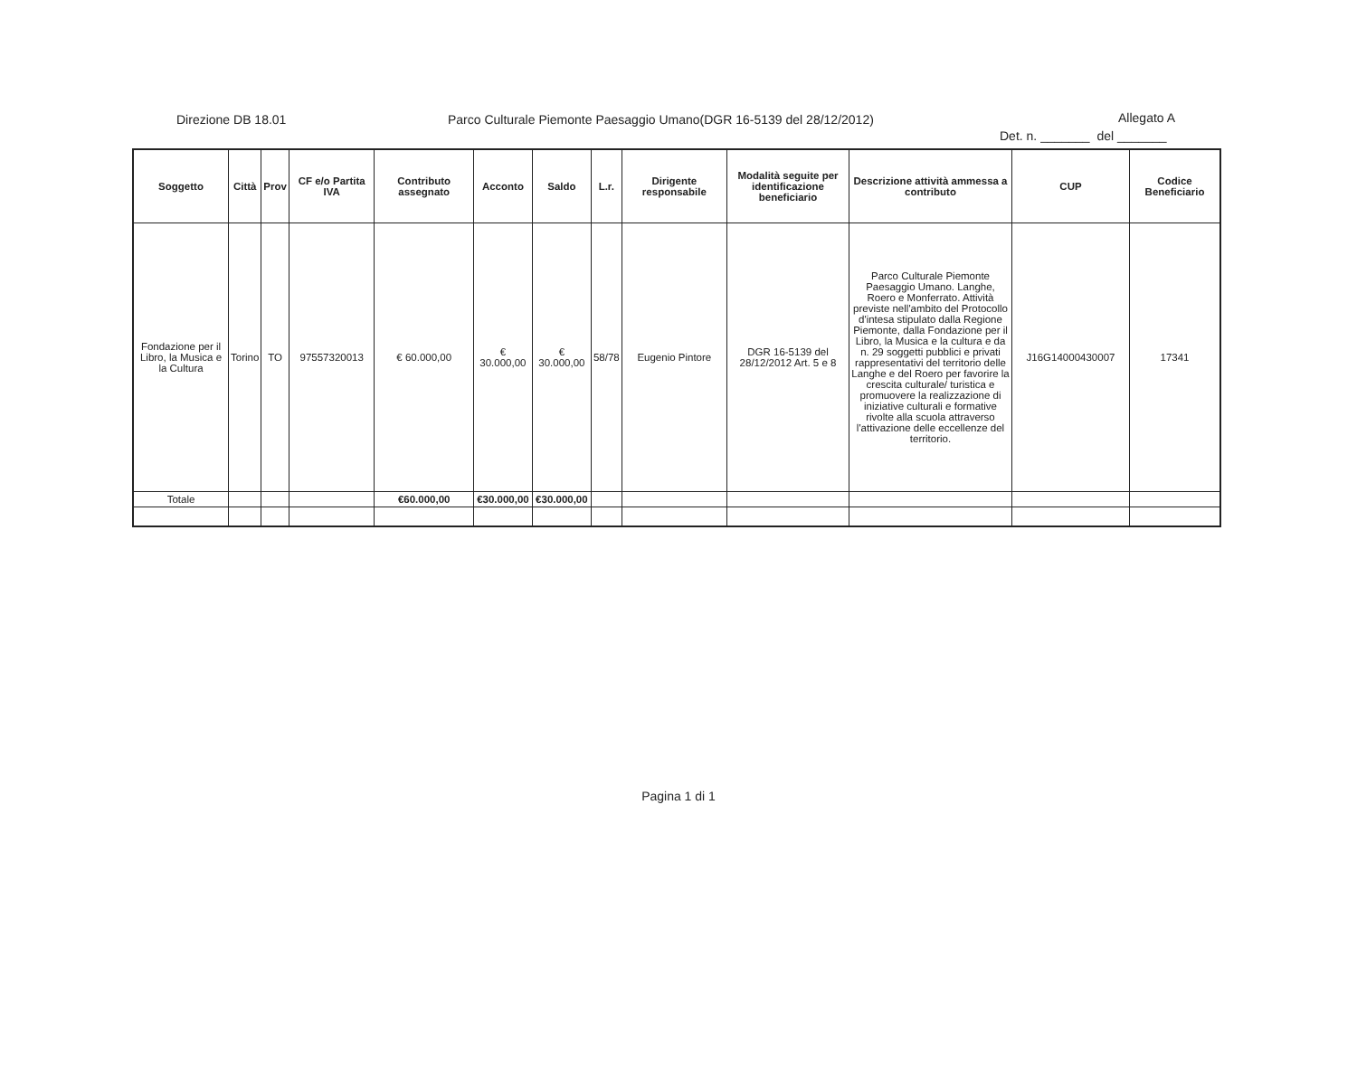Direzione DB 18.01
Parco Culturale Piemonte Paesaggio Umano(DGR 16-5139 del 28/12/2012)
Allegato A
Det. n. _______ del _______
| Soggetto | Città | Prov | CF e/o Partita IVA | Contributo assegnato | Acconto | Saldo | L.r. | Dirigente responsabile | Modalità seguite per identificazione beneficiario | Descrizione attività ammessa a contributo | CUP | Codice Beneficiario |
| --- | --- | --- | --- | --- | --- | --- | --- | --- | --- | --- | --- | --- |
| Fondazione per il Libro, la Musica e la Cultura | Torino | TO | 97557320013 | € 60.000,00 | € 30.000,00 | € 30.000,00 | 58/78 | Eugenio Pintore | DGR 16-5139 del 28/12/2012 Art. 5 e 8 | Parco Culturale Piemonte Paesaggio Umano. Langhe, Roero e Monferrato. Attività previste nell'ambito del Protocollo d'intesa stipulato dalla Regione Piemonte, dalla Fondazione per il Libro, la Musica e la cultura e da n. 29 soggetti pubblici e privati rappresentativi del territorio delle Langhe e del Roero per favorire la crescita culturale/ turistica e promuovere la realizzazione di iniziative culturali e formative rivolte alla scuola attraverso l'attivazione delle eccellenze del territorio. | J16G14000430007 | 17341 |
| Totale | | | | €60.000,00 | €30.000,00 | €30.000,00 | | | | | | |
Pagina 1 di 1